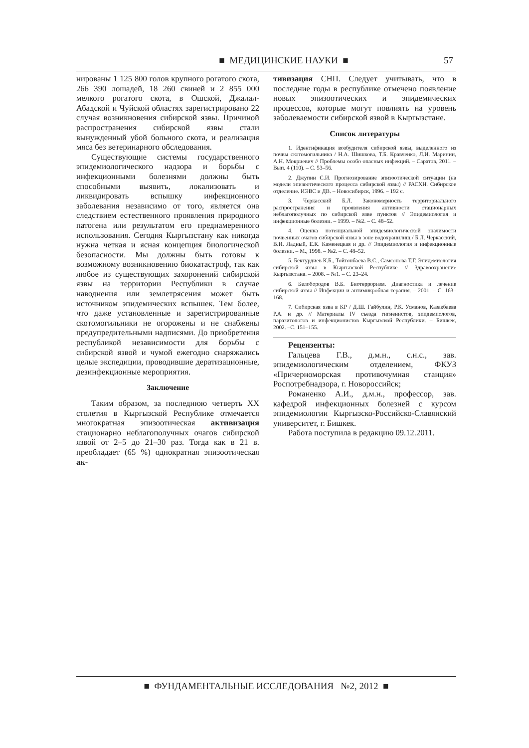■ МЕДИЦИНСКИЕ НАУКИ ■
57
нированы 1 125 800 голов крупного рогатого скота, 266 390 лошадей, 18 260 свиней и 2 855 000 мелкого рогатого скота, в Ошской, Джалал-Абадской и Чуйской областях зарегистрировано 22 случая возникновения сибирской язвы. Причиной распространения сибирской язвы стали вынужденный убой больного скота, и реализация мяса без ветеринарного обследования.
Существующие системы государственного эпидемиологического надзора и борьбы с инфекционными болезнями должны быть способными выявить, локализовать и ликвидировать вспышку инфекционного заболевания независимо от того, является она следствием естественного проявления природного патогена или результатом его преднамеренного использования. Сегодня Кыргызстану как никогда нужна четкая и ясная концепция биологической безопасности. Мы должны быть готовы к возможному возникновению биокатастроф, так как любое из существующих захоронений сибирской язвы на территории Республики в случае наводнения или землетрясения может быть источником эпидемических вспышек. Тем более, что даже установленные и зарегистрированные скотомогильники не огорожены и не снабжены предупредительными надписями. До приобретения республикой независимости для борьбы с сибирской язвой и чумой ежегодно снаряжались целые экспедиции, проводившие дератизационные, дезинфекционные мероприятия.
Заключение
Таким образом, за последнюю четверть XX столетия в Кыргызской Республике отмечается многократная эпизоотическая активизация стационарно неблагополучных очагов сибирской язвой от 2–5 до 21–30 раз. Тогда как в 21 в. преобладает (65 %) однократная эпизоотическая ак-
тивизация СНП. Следует учитывать, что в последние годы в республике отмечено появление новых эпизоотических и эпидемических процессов, которые могут повлиять на уровень заболеваемости сибирской язвой в Кыргызстане.
Список литературы
1. Идентификация возбудителя сибирской язвы, выделенного из почвы скотомогильника / Н.А. Шишкова, Т.Б. Кравченко, Л.И. Маринин, А.Н. Мокриевич // Проблемы особо опасных инфекций. – Саратов, 2011. – Вып. 4 (110). – С. 53–56.
2. Джупин С.И. Прогнозирование эпизоотической ситуации (на модели эпизоотического процесса сибирской язвы) // РАСХН. Сибирское отделение. ИЭВС и ДВ. – Новосибирск, 1996. – 192 с.
3. Черкасский Б.Л. Закономерность территориального распространения и проявления активности стационарных неблагополучных по сибирской язве пунктов // Эпидемиология и инфекционные болезни. – 1999. – №2. – С. 48–52.
4. Оценка потенциальной эпидемиологической значимости почвенных очагов сибирской язвы в зоне водохранилищ / Б.Л. Черкасский, В.И. Ладный, Е.К. Каменецкая и др. // Эпидемиология и инфекционные болезни. – М., 1998. – №2. – С. 48–52.
5. Бектурдиев К.Б., Тойгонбаева В.С., Самсонова Т.Г. Эпидемиология сибирской язвы в Кыргызской Республике // Здравоохранение Кыргызстана. – 2008. – №1. – С. 23–24.
6. Белобородов В.Б. Биотерроризм. Диагностика и лечение сибирской язвы // Инфекции и антимикробная терапия. – 2001. – С. 163–168.
7. Сибирская язва в КР / Д.Ш. Гайбулин, Р.К. Усманов, Казакбаева Р.А. и др. // Материалы IV съезда гигиенистов, эпидемиологов, паразитологов и инфекционистов Кыргызской Республики. – Бишкек, 2002. –С. 151–155.
Рецензенты:
Гальцева Г.В., д.м.н., с.н.с., зав. эпидемиологическим отделением, ФКУЗ «Причерноморская противочумная станция» Роспотребнадзора, г. Новороссийск;
Романенко А.И., д.м.н., профессор, зав. кафедрой инфекционных болезней с курсом эпидемиологии Кыргызско-Российско-Славянский университет, г. Бишкек.
Работа поступила в редакцию 09.12.2011.
■ ФУНДАМЕНТАЛЬНЫЕ ИССЛЕДОВАНИЯ №2, 2012 ■